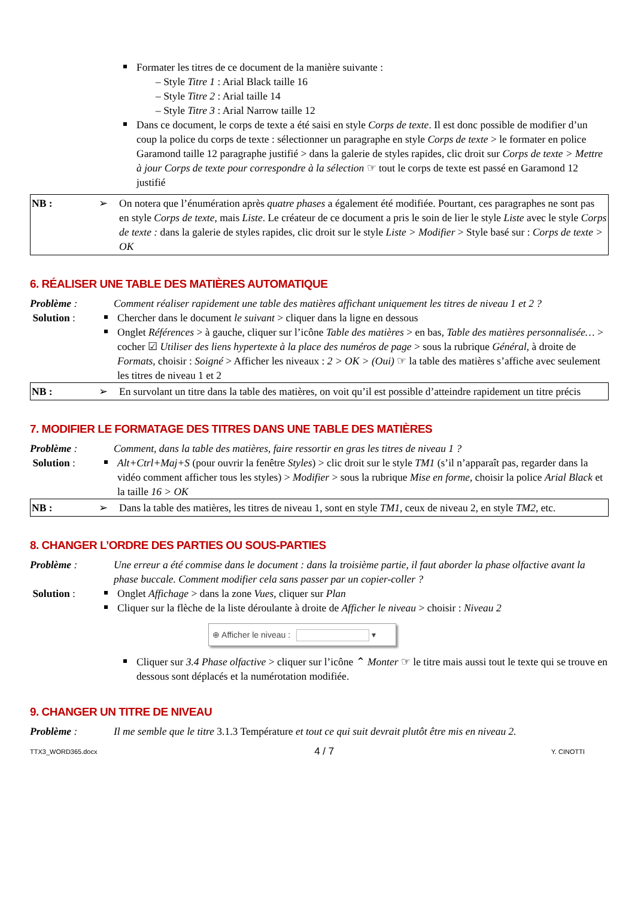Formater les titres de ce document de la manière suivante :
– Style Titre 1 : Arial Black taille 16
– Style Titre 2 : Arial taille 14
– Style Titre 3 : Arial Narrow taille 12
Dans ce document, le corps de texte a été saisi en style Corps de texte. Il est donc possible de modifier d’un coup la police du corps de texte : sélectionner un paragraphe en style Corps de texte > le formater en police Garamond taille 12 paragraphe justifié > dans la galerie de styles rapides, clic droit sur Corps de texte > Mettre à jour Corps de texte pour correspondre à la sélection ☞ tout le corps de texte est passé en Garamond 12 justifié
NB : ➢ On notera que l’énumération après quatre phases a également été modifiée. Pourtant, ces paragraphes ne sont pas en style Corps de texte, mais Liste. Le créateur de ce document a pris le soin de lier le style Liste avec le style Corps de texte : dans la galerie de styles rapides, clic droit sur le style Liste > Modifier > Style basé sur : Corps de texte > OK
6. RÉALISER UNE TABLE DES MATIÈRES AUTOMATIQUE
Problème : Comment réaliser rapidement une table des matières affichant uniquement les titres de niveau 1 et 2 ?
Solution : Chercher dans le document le suivant > cliquer dans la ligne en dessous
Onglet Références > à gauche, cliquer sur l’icône Table des matières > en bas, Table des matières personnalisée… > cocher ☑ Utiliser des liens hypertexte à la place des numéros de page > sous la rubrique Général, à droite de Formats, choisir : Soigné > Afficher les niveaux : 2 > OK > (Oui) ☞ la table des matières s’affiche avec seulement les titres de niveau 1 et 2
NB : ➢ En survolant un titre dans la table des matières, on voit qu’il est possible d’atteindre rapidement un titre précis
7. MODIFIER LE FORMATAGE DES TITRES DANS UNE TABLE DES MATIÈRES
Problème : Comment, dans la table des matières, faire ressortir en gras les titres de niveau 1 ?
Solution : Alt+Ctrl+Maj+S (pour ouvrir la fenêtre Styles) > clic droit sur le style TM1 (s’il n’apparaît pas, regarder dans la vidéo comment afficher tous les styles) > Modifier > sous la rubrique Mise en forme, choisir la police Arial Black et la taille 16 > OK
NB : ➢ Dans la table des matières, les titres de niveau 1, sont en style TM1, ceux de niveau 2, en style TM2, etc.
8. CHANGER L’ORDRE DES PARTIES OU SOUS-PARTIES
Problème : Une erreur a été commise dans le document : dans la troisième partie, il faut aborder la phase olfactive avant la phase buccale. Comment modifier cela sans passer par un copier-coller ?
Solution : Onglet Affichage > dans la zone Vues, cliquer sur Plan
Cliquer sur la flèche de la liste déroulante à droite de Afficher le niveau > choisir : Niveau 2
⊕ Afficher le niveau : ▾
Cliquer sur 3.4 Phase olfactive > cliquer sur l’icône ⌃ Monter ☞ le titre mais aussi tout le texte qui se trouve en dessous sont déplacés et la numérotation modifiée.
9. CHANGER UN TITRE DE NIVEAU
Problème : Il me semble que le titre 3.1.3 Température et tout ce qui suit devrait plutôt être mis en niveau 2.
TTX3_WORD365.docx 4 / 7 Y. CINOTTI